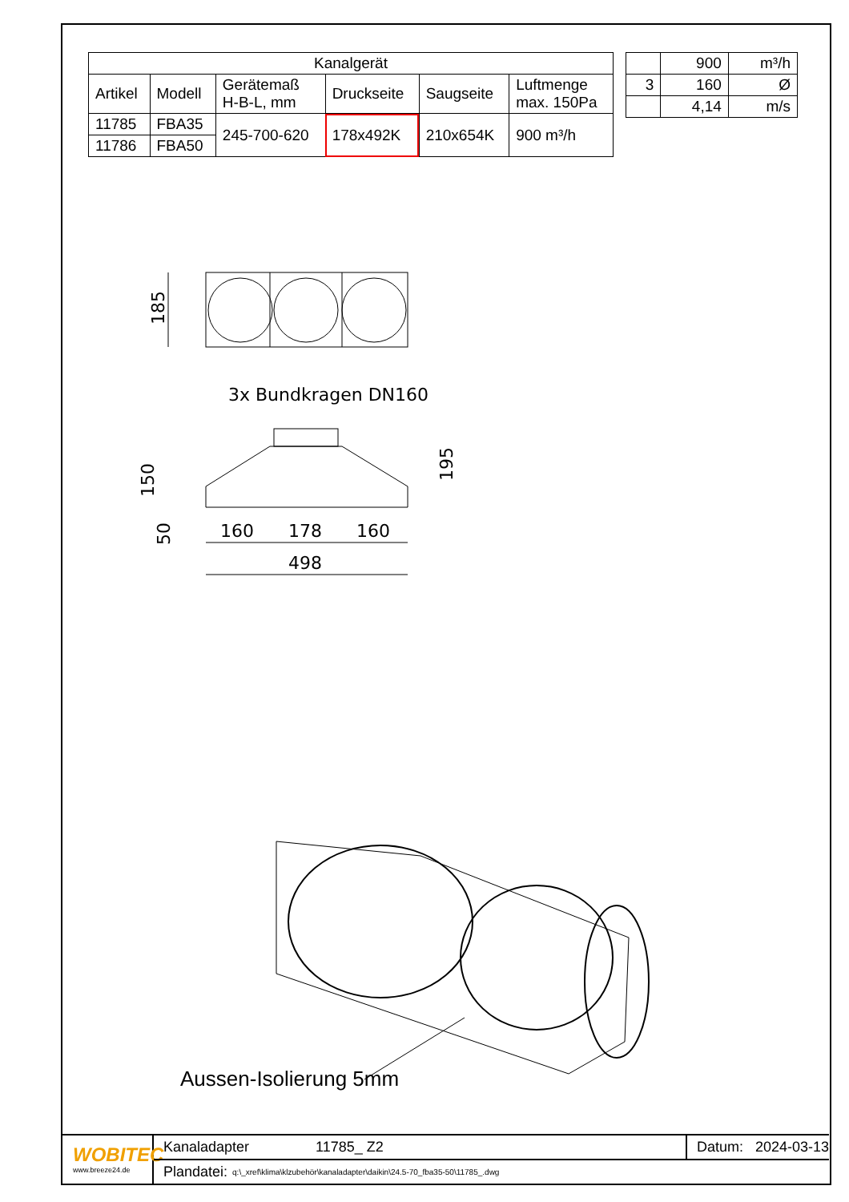| Kanalgerät | | | | | |
| --- | --- | --- | --- | --- | --- |
| Artikel | Modell | Gerätemaß H-B-L, mm | Druckseite | Saugseite | Luftmenge max. 150Pa |
| 11785 | FBA35 | 245-700-620 | 178x492K | 210x654K | 900 m³/h |
| 11786 | FBA50 | | | | |
| | 900 | m³/h |
| 3 | 160 | Ø |
| | 4,14 | m/s |
185
3x Bundkragen DN160
150
50
195
160
178
160
498
Aussen-Isolierung 5mm
WOBITEC
www.breeze24.de
Kanaladapter 11785_ Z2 Datum: 2024-03-13
Plandatei: q:\_xref\klima\klzubehör\kanaladapter\daikin\24.5-70_fba35-50\11785_.dwg